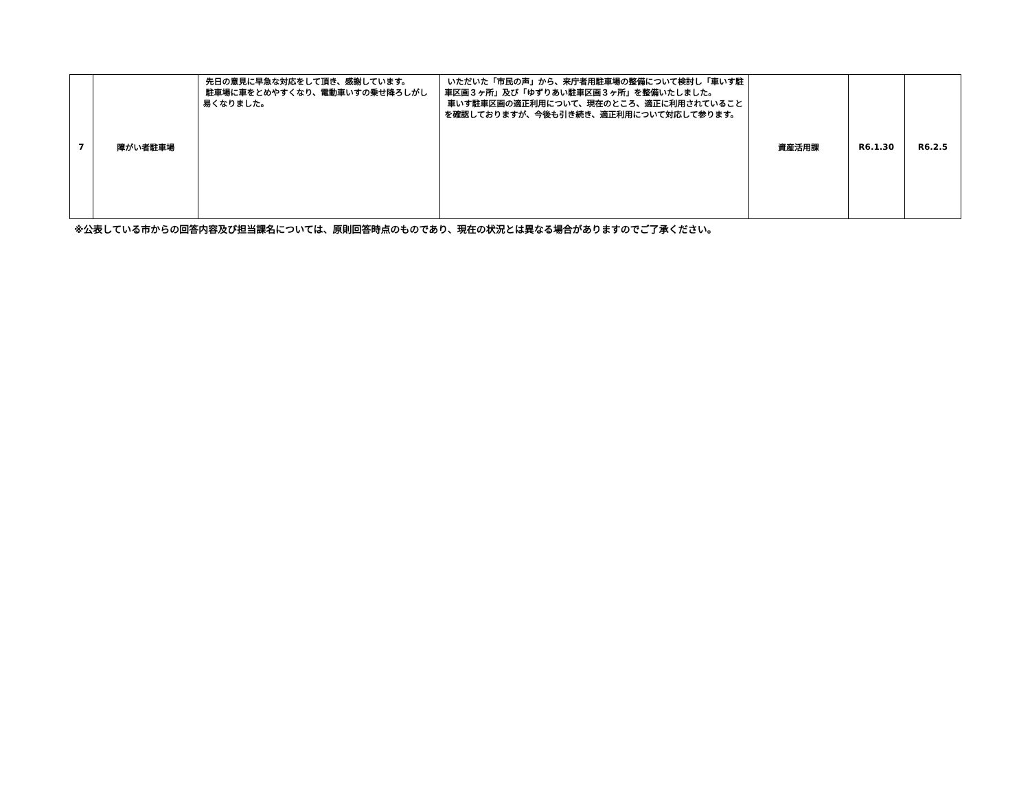| 7 | 障がい者駐車場 | 先日の意見に早急な対応をして頂き、感謝しています。 駐車場に車をとめやすくなり、電動車いすの乗せ降ろしがし易くなりました。 | いただいた「市民の声」から、来庁者用駐車場の整備について検討し「車いす駐車区画３ヶ所」及び「ゆずりあい駐車区画３ヶ所」を整備いたしました。 車いす駐車区画の適正利用について、現在のところ、適正に利用されていることを確認しておりますが、今後も引き続き、適正利用について対応して参ります。 | 資産活用課 | R6.1.30 | R6.2.5 |
※公表している市からの回答内容及び担当課名については、原則回答時点のものであり、現在の状況とは異なる場合がありますのでご了承ください。